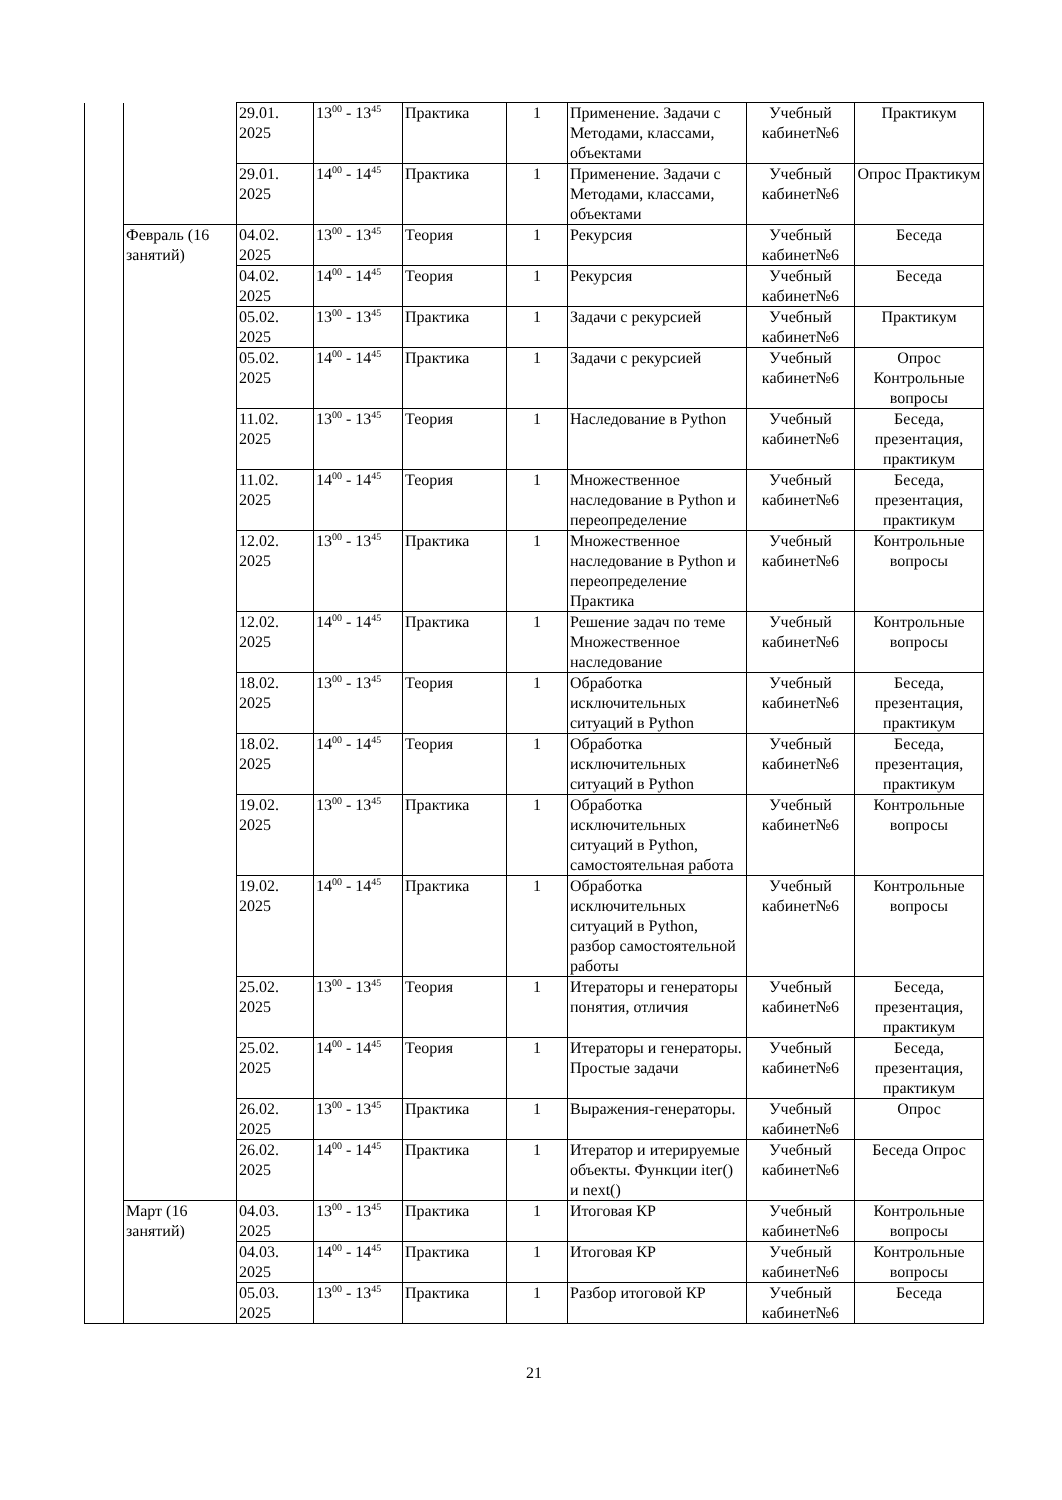| | | 29.01. 2025 | 13<sup>00</sup> - 13<sup>45</sup> | Практика | 1 | Применение. Задачи с Методами, классами, объектами | Учебный кабинет№6 | Практикум |
| | | 29.01. 2025 | 14<sup>00</sup> - 14<sup>45</sup> | Практика | 1 | Применение. Задачи с Методами, классами, объектами | Учебный кабинет№6 | Опрос Практикум |
| | Февраль (16 занятий) | 04.02. 2025 | 13<sup>00</sup> - 13<sup>45</sup> | Теория | 1 | Рекурсия | Учебный кабинет№6 | Беседа |
| | | 04.02. 2025 | 14<sup>00</sup> - 14<sup>45</sup> | Теория | 1 | Рекурсия | Учебный кабинет№6 | Беседа |
| | | 05.02. 2025 | 13<sup>00</sup> - 13<sup>45</sup> | Практика | 1 | Задачи с рекурсией | Учебный кабинет№6 | Практикум |
| | | 05.02. 2025 | 14<sup>00</sup> - 14<sup>45</sup> | Практика | 1 | Задачи с рекурсией | Учебный кабинет№6 | Опрос Контрольные вопросы |
| | | 11.02. 2025 | 13<sup>00</sup> - 13<sup>45</sup> | Теория | 1 | Наследование в Python | Учебный кабинет№6 | Беседа, презентация, практикум |
| | | 11.02. 2025 | 14<sup>00</sup> - 14<sup>45</sup> | Теория | 1 | Множественное наследование в Python и переопределение | Учебный кабинет№6 | Беседа, презентация, практикум |
| | | 12.02. 2025 | 13<sup>00</sup> - 13<sup>45</sup> | Практика | 1 | Множественное наследование в Python и переопределение Практика | Учебный кабинет№6 | Контрольные вопросы |
| | | 12.02. 2025 | 14<sup>00</sup> - 14<sup>45</sup> | Практика | 1 | Решение задач по теме Множественное наследование | Учебный кабинет№6 | Контрольные вопросы |
| | | 18.02. 2025 | 13<sup>00</sup> - 13<sup>45</sup> | Теория | 1 | Обработка исключительных ситуаций в Python | Учебный кабинет№6 | Беседа, презентация, практикум |
| | | 18.02. 2025 | 14<sup>00</sup> - 14<sup>45</sup> | Теория | 1 | Обработка исключительных ситуаций в Python | Учебный кабинет№6 | Беседа, презентация, практикум |
| | | 19.02. 2025 | 13<sup>00</sup> - 13<sup>45</sup> | Практика | 1 | Обработка исключительных ситуаций в Python, самостоятельная работа | Учебный кабинет№6 | Контрольные вопросы |
| | | 19.02. 2025 | 14<sup>00</sup> - 14<sup>45</sup> | Практика | 1 | Обработка исключительных ситуаций в Python, разбор самостоятельной работы | Учебный кабинет№6 | Контрольные вопросы |
| | | 25.02. 2025 | 13<sup>00</sup> - 13<sup>45</sup> | Теория | 1 | Итераторы и генераторы понятия, отличия | Учебный кабинет№6 | Беседа, презентация, практикум |
| | | 25.02. 2025 | 14<sup>00</sup> - 14<sup>45</sup> | Теория | 1 | Итераторы и генераторы. Простые задачи | Учебный кабинет№6 | Беседа, презентация, практикум |
| | | 26.02. 2025 | 13<sup>00</sup> - 13<sup>45</sup> | Практика | 1 | Выражения-генераторы. | Учебный кабинет№6 | Опрос |
| | | 26.02. 2025 | 14<sup>00</sup> - 14<sup>45</sup> | Практика | 1 | Итератор и итерируемые объекты. Функции iter() и next() | Учебный кабинет№6 | Беседа Опрос |
| | Март (16 занятий) | 04.03. 2025 | 13<sup>00</sup> - 13<sup>45</sup> | Практика | 1 | Итоговая КР | Учебный кабинет№6 | Контрольные вопросы |
| | | 04.03. 2025 | 14<sup>00</sup> - 14<sup>45</sup> | Практика | 1 | Итоговая КР | Учебный кабинет№6 | Контрольные вопросы |
| | | 05.03. 2025 | 13<sup>00</sup> - 13<sup>45</sup> | Практика | 1 | Разбор итоговой КР | Учебный кабинет№6 | Беседа |
21